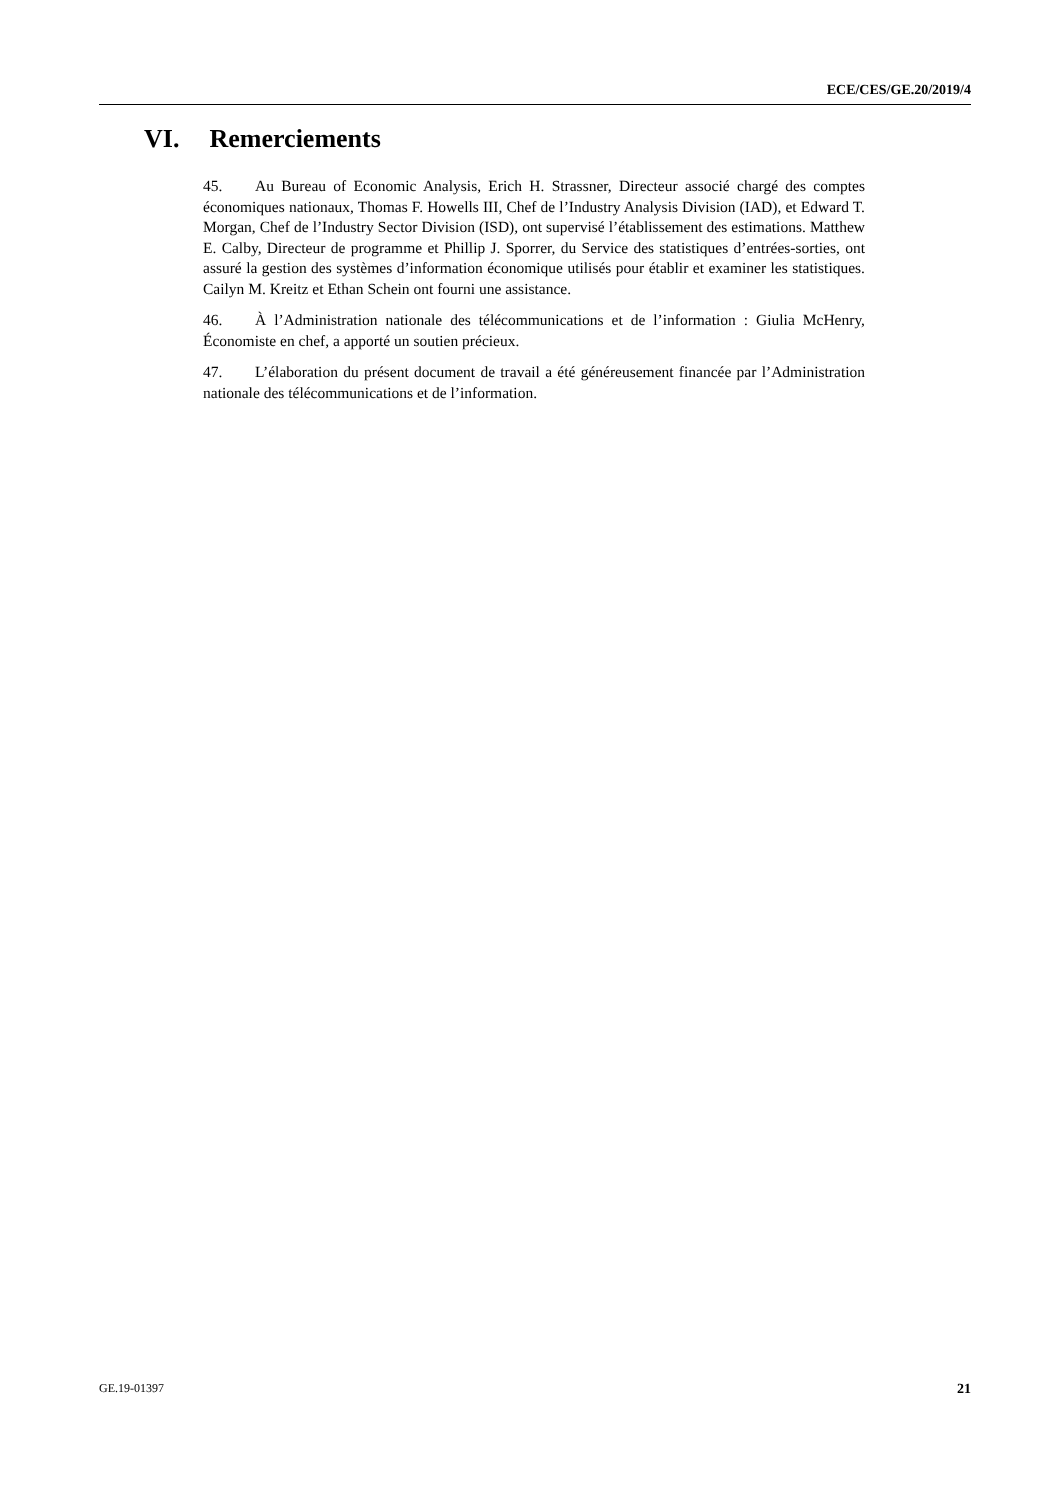ECE/CES/GE.20/2019/4
VI. Remerciements
45. Au Bureau of Economic Analysis, Erich H. Strassner, Directeur associé chargé des comptes économiques nationaux, Thomas F. Howells III, Chef de l’Industry Analysis Division (IAD), et Edward T. Morgan, Chef de l’Industry Sector Division (ISD), ont supervisé l’établissement des estimations. Matthew E. Calby, Directeur de programme et Phillip J. Sporrer, du Service des statistiques d’entrées-sorties, ont assuré la gestion des systèmes d’information économique utilisés pour établir et examiner les statistiques. Cailyn M. Kreitz et Ethan Schein ont fourni une assistance.
46. À l’Administration nationale des télécommunications et de l’information : Giulia McHenry, Économiste en chef, a apporté un soutien précieux.
47. L’élaboration du présent document de travail a été généreusement financée par l’Administration nationale des télécommunications et de l’information.
GE.19-01397 21